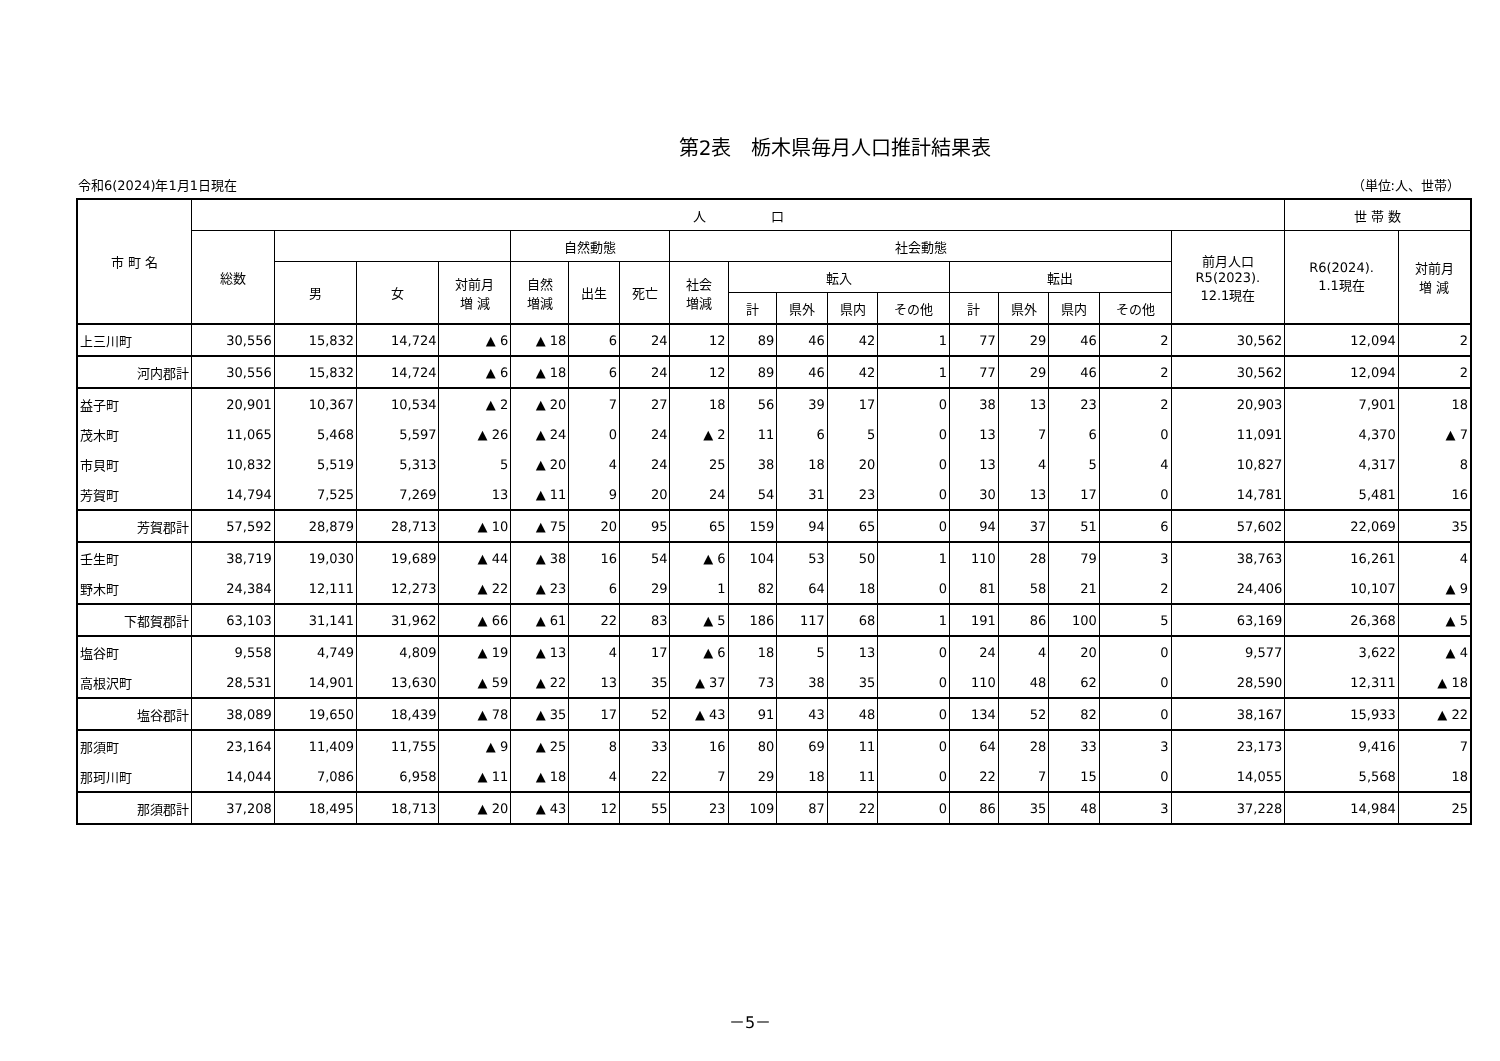第2表　栃木県毎月人口推計結果表
令和6(2024)年1月1日現在 （単位:人、世帯）
| 市 町 名 | 人 口 | | | | | | | | | | | | | | | | | 世 帯 数 | |
| --- | --- | --- | --- | --- | --- | --- | --- | --- | --- | --- | --- | --- | --- | --- | --- | --- | --- | --- | --- |
| | 総数 | | | | 自然動態 | | | 社会動態 | | | | | | | | | 前月人口 R5(2023). 12.1現在 | R6(2024). 1.1現在 | 対前月 増 減 |
| | | 男 | 女 | 対前月 増 減 | 自然 増減 | 出生 | 死亡 | 社会 増減 | 転入 | | | | 転出 | | | | | | |
| | | | | | | | | | 計 | 県外 | 県内 | その他 | 計 | 県外 | 県内 | その他 | | | |
| 上三川町 | 30,556 | 15,832 | 14,724 | ▲ 6 | ▲ 18 | 6 | 24 | 12 | 89 | 46 | 42 | 1 | 77 | 29 | 46 | 2 | 30,562 | 12,094 | 2 |
| 河内郡計 | 30,556 | 15,832 | 14,724 | ▲ 6 | ▲ 18 | 6 | 24 | 12 | 89 | 46 | 42 | 1 | 77 | 29 | 46 | 2 | 30,562 | 12,094 | 2 |
| 益子町 | 20,901 | 10,367 | 10,534 | ▲ 2 | ▲ 20 | 7 | 27 | 18 | 56 | 39 | 17 | 0 | 38 | 13 | 23 | 2 | 20,903 | 7,901 | 18 |
| 茂木町 | 11,065 | 5,468 | 5,597 | ▲ 26 | ▲ 24 | 0 | 24 | ▲ 2 | 11 | 6 | 5 | 0 | 13 | 7 | 6 | 0 | 11,091 | 4,370 | ▲ 7 |
| 市貝町 | 10,832 | 5,519 | 5,313 | 5 | ▲ 20 | 4 | 24 | 25 | 38 | 18 | 20 | 0 | 13 | 4 | 5 | 4 | 10,827 | 4,317 | 8 |
| 芳賀町 | 14,794 | 7,525 | 7,269 | 13 | ▲ 11 | 9 | 20 | 24 | 54 | 31 | 23 | 0 | 30 | 13 | 17 | 0 | 14,781 | 5,481 | 16 |
| 芳賀郡計 | 57,592 | 28,879 | 28,713 | ▲ 10 | ▲ 75 | 20 | 95 | 65 | 159 | 94 | 65 | 0 | 94 | 37 | 51 | 6 | 57,602 | 22,069 | 35 |
| 壬生町 | 38,719 | 19,030 | 19,689 | ▲ 44 | ▲ 38 | 16 | 54 | ▲ 6 | 104 | 53 | 50 | 1 | 110 | 28 | 79 | 3 | 38,763 | 16,261 | 4 |
| 野木町 | 24,384 | 12,111 | 12,273 | ▲ 22 | ▲ 23 | 6 | 29 | 1 | 82 | 64 | 18 | 0 | 81 | 58 | 21 | 2 | 24,406 | 10,107 | ▲ 9 |
| 下都賀郡計 | 63,103 | 31,141 | 31,962 | ▲ 66 | ▲ 61 | 22 | 83 | ▲ 5 | 186 | 117 | 68 | 1 | 191 | 86 | 100 | 5 | 63,169 | 26,368 | ▲ 5 |
| 塩谷町 | 9,558 | 4,749 | 4,809 | ▲ 19 | ▲ 13 | 4 | 17 | ▲ 6 | 18 | 5 | 13 | 0 | 24 | 4 | 20 | 0 | 9,577 | 3,622 | ▲ 4 |
| 高根沢町 | 28,531 | 14,901 | 13,630 | ▲ 59 | ▲ 22 | 13 | 35 | ▲ 37 | 73 | 38 | 35 | 0 | 110 | 48 | 62 | 0 | 28,590 | 12,311 | ▲ 18 |
| 塩谷郡計 | 38,089 | 19,650 | 18,439 | ▲ 78 | ▲ 35 | 17 | 52 | ▲ 43 | 91 | 43 | 48 | 0 | 134 | 52 | 82 | 0 | 38,167 | 15,933 | ▲ 22 |
| 那須町 | 23,164 | 11,409 | 11,755 | ▲ 9 | ▲ 25 | 8 | 33 | 16 | 80 | 69 | 11 | 0 | 64 | 28 | 33 | 3 | 23,173 | 9,416 | 7 |
| 那珂川町 | 14,044 | 7,086 | 6,958 | ▲ 11 | ▲ 18 | 4 | 22 | 7 | 29 | 18 | 11 | 0 | 22 | 7 | 15 | 0 | 14,055 | 5,568 | 18 |
| 那須郡計 | 37,208 | 18,495 | 18,713 | ▲ 20 | ▲ 43 | 12 | 55 | 23 | 109 | 87 | 22 | 0 | 86 | 35 | 48 | 3 | 37,228 | 14,984 | 25 |
－5－